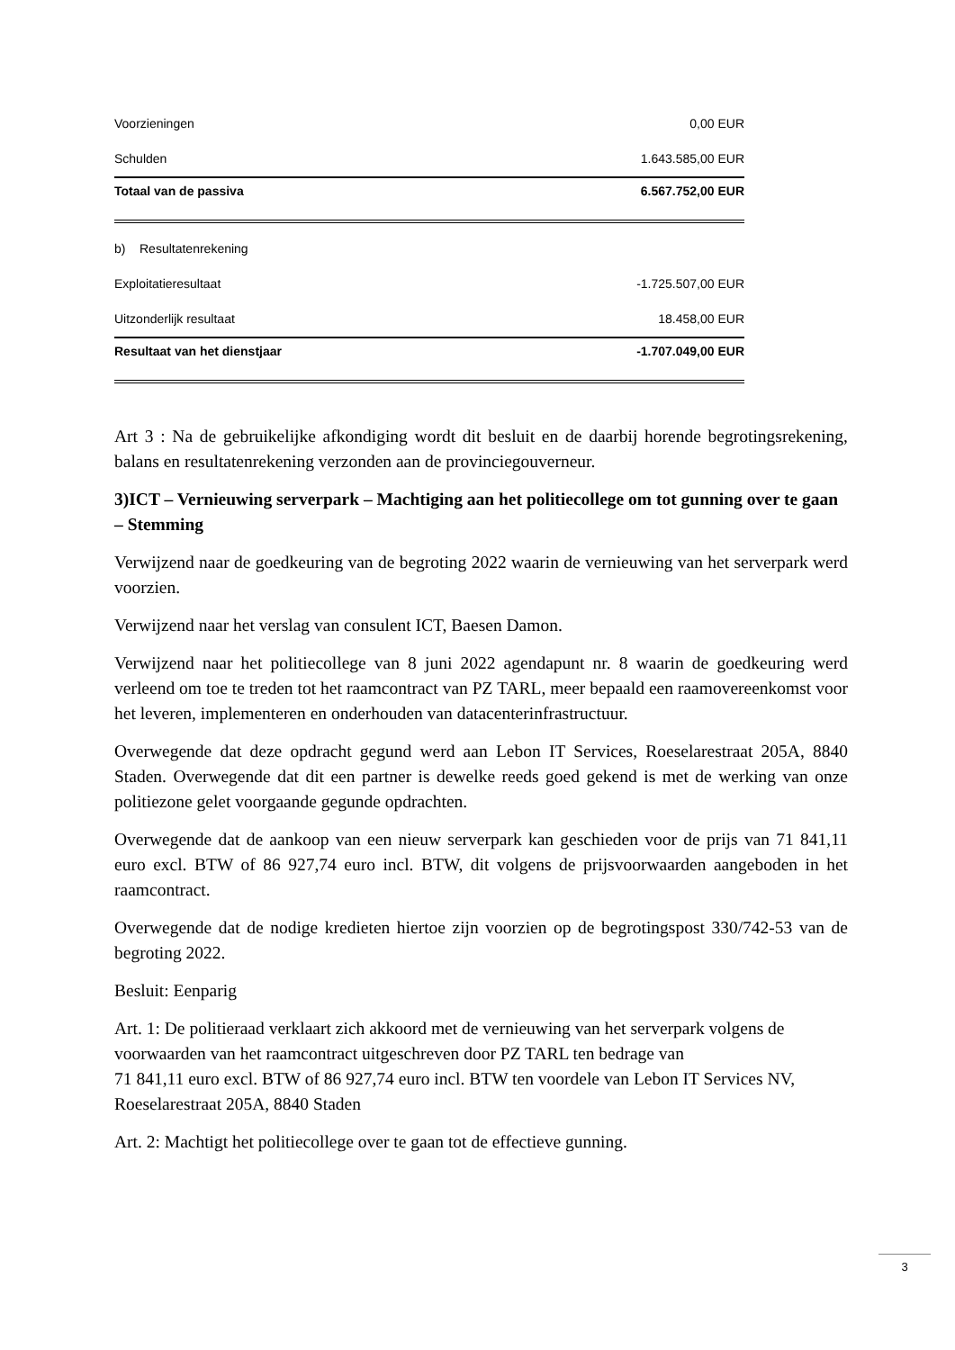| Voorzieningen | 0,00 EUR |
| Schulden | 1.643.585,00 EUR |
| Totaal van de passiva | 6.567.752,00 EUR |
| b) Resultatenrekening | |
| Exploitatieresultaat | -1.725.507,00 EUR |
| Uitzonderlijk resultaat | 18.458,00 EUR |
| Resultaat van het dienstjaar | -1.707.049,00 EUR |
Art 3 : Na de gebruikelijke afkondiging wordt dit besluit en de daarbij horende begrotingsrekening, balans en resultatenrekening verzonden aan de provinciegouverneur.
3)ICT – Vernieuwing serverpark – Machtiging aan het politiecollege om tot gunning over te gaan – Stemming
Verwijzend naar de goedkeuring van de begroting 2022 waarin de vernieuwing van het serverpark werd voorzien.
Verwijzend naar het verslag van consulent ICT, Baesen Damon.
Verwijzend naar het politiecollege van 8 juni 2022 agendapunt nr. 8 waarin de goedkeuring werd verleend om toe te treden tot het raamcontract van PZ TARL, meer bepaald een raamovereenkomst voor het leveren, implementeren en onderhouden van datacenterinfrastructuur.
Overwegende dat deze opdracht gegund werd aan Lebon IT Services, Roeselarestraat 205A, 8840 Staden. Overwegende dat dit een partner is dewelke reeds goed gekend is met de werking van onze politiezone gelet voorgaande gegunde opdrachten.
Overwegende dat de aankoop van een nieuw serverpark kan geschieden voor de prijs van 71 841,11 euro excl. BTW of 86 927,74 euro incl. BTW, dit volgens de prijsvoorwaarden aangeboden in het raamcontract.
Overwegende dat de nodige kredieten hiertoe zijn voorzien op de begrotingspost 330/742-53 van de begroting 2022.
Besluit: Eenparig
Art. 1: De politieraad verklaart zich akkoord met de vernieuwing van het serverpark volgens de voorwaarden van het raamcontract uitgeschreven door PZ TARL ten bedrage van
71 841,11 euro excl. BTW of 86 927,74 euro incl. BTW ten voordele van Lebon IT Services NV, Roeselarestraat 205A, 8840 Staden
Art. 2: Machtigt het politiecollege over te gaan tot de effectieve gunning.
3